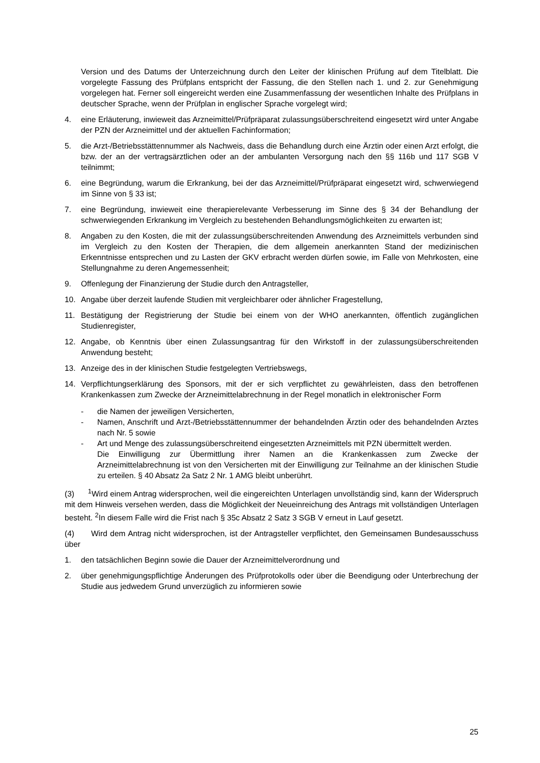Version und des Datums der Unterzeichnung durch den Leiter der klinischen Prüfung auf dem Titelblatt. Die vorgelegte Fassung des Prüfplans entspricht der Fassung, die den Stellen nach 1. und 2. zur Genehmigung vorgelegen hat. Ferner soll eingereicht werden eine Zusammenfassung der wesentlichen Inhalte des Prüfplans in deutscher Sprache, wenn der Prüfplan in englischer Sprache vorgelegt wird;
4. eine Erläuterung, inwieweit das Arzneimittel/Prüfpräparat zulassungsüberschreitend eingesetzt wird unter Angabe der PZN der Arzneimittel und der aktuellen Fachinformation;
5. die Arzt-/Betriebsstättennummer als Nachweis, dass die Behandlung durch eine Ärztin oder einen Arzt erfolgt, die bzw. der an der vertragsärztlichen oder an der ambulanten Versorgung nach den §§ 116b und 117 SGB V teilnimmt;
6. eine Begründung, warum die Erkrankung, bei der das Arzneimittel/Prüfpräparat eingesetzt wird, schwerwiegend im Sinne von § 33 ist;
7. eine Begründung, inwieweit eine therapierelevante Verbesserung im Sinne des § 34 der Behandlung der schwerwiegenden Erkrankung im Vergleich zu bestehenden Behandlungsmöglichkeiten zu erwarten ist;
8. Angaben zu den Kosten, die mit der zulassungsüberschreitenden Anwendung des Arzneimittels verbunden sind im Vergleich zu den Kosten der Therapien, die dem allgemein anerkannten Stand der medizinischen Erkenntnisse entsprechen und zu Lasten der GKV erbracht werden dürfen sowie, im Falle von Mehrkosten, eine Stellungnahme zu deren Angemessenheit;
9. Offenlegung der Finanzierung der Studie durch den Antragsteller,
10. Angabe über derzeit laufende Studien mit vergleichbarer oder ähnlicher Fragestellung,
11. Bestätigung der Registrierung der Studie bei einem von der WHO anerkannten, öffentlich zugänglichen Studienregister,
12. Angabe, ob Kenntnis über einen Zulassungsantrag für den Wirkstoff in der zulassungsüberschreitenden Anwendung besteht;
13. Anzeige des in der klinischen Studie festgelegten Vertriebswegs,
14. Verpflichtungserklärung des Sponsors, mit der er sich verpflichtet zu gewährleisten, dass den betroffenen Krankenkassen zum Zwecke der Arzneimittelabrechnung in der Regel monatlich in elektronischer Form
- die Namen der jeweiligen Versicherten,
- Namen, Anschrift und Arzt-/Betriebsstättennummer der behandelnden Ärztin oder des behandelnden Arztes nach Nr. 5 sowie
- Art und Menge des zulassungsüberschreitend eingesetzten Arzneimittels mit PZN übermittelt werden.
Die Einwilligung zur Übermittlung ihrer Namen an die Krankenkassen zum Zwecke der Arzneimittelabrechnung ist von den Versicherten mit der Einwilligung zur Teilnahme an der klinischen Studie zu erteilen. § 40 Absatz 2a Satz 2 Nr. 1 AMG bleibt unberührt.
(3) <sup>1</sup>Wird einem Antrag widersprochen, weil die eingereichten Unterlagen unvollständig sind, kann der Widerspruch mit dem Hinweis versehen werden, dass die Möglichkeit der Neueinreichung des Antrags mit vollständigen Unterlagen besteht. <sup>2</sup>In diesem Falle wird die Frist nach § 35c Absatz 2 Satz 3 SGB V erneut in Lauf gesetzt.
(4) Wird dem Antrag nicht widersprochen, ist der Antragsteller verpflichtet, den Gemeinsamen Bundesausschuss über
1. den tatsächlichen Beginn sowie die Dauer der Arzneimittelverordnung und
2. über genehmigungspflichtige Änderungen des Prüfprotokolls oder über die Beendigung oder Unterbrechung der Studie aus jedwedem Grund unverzüglich zu informieren sowie
25